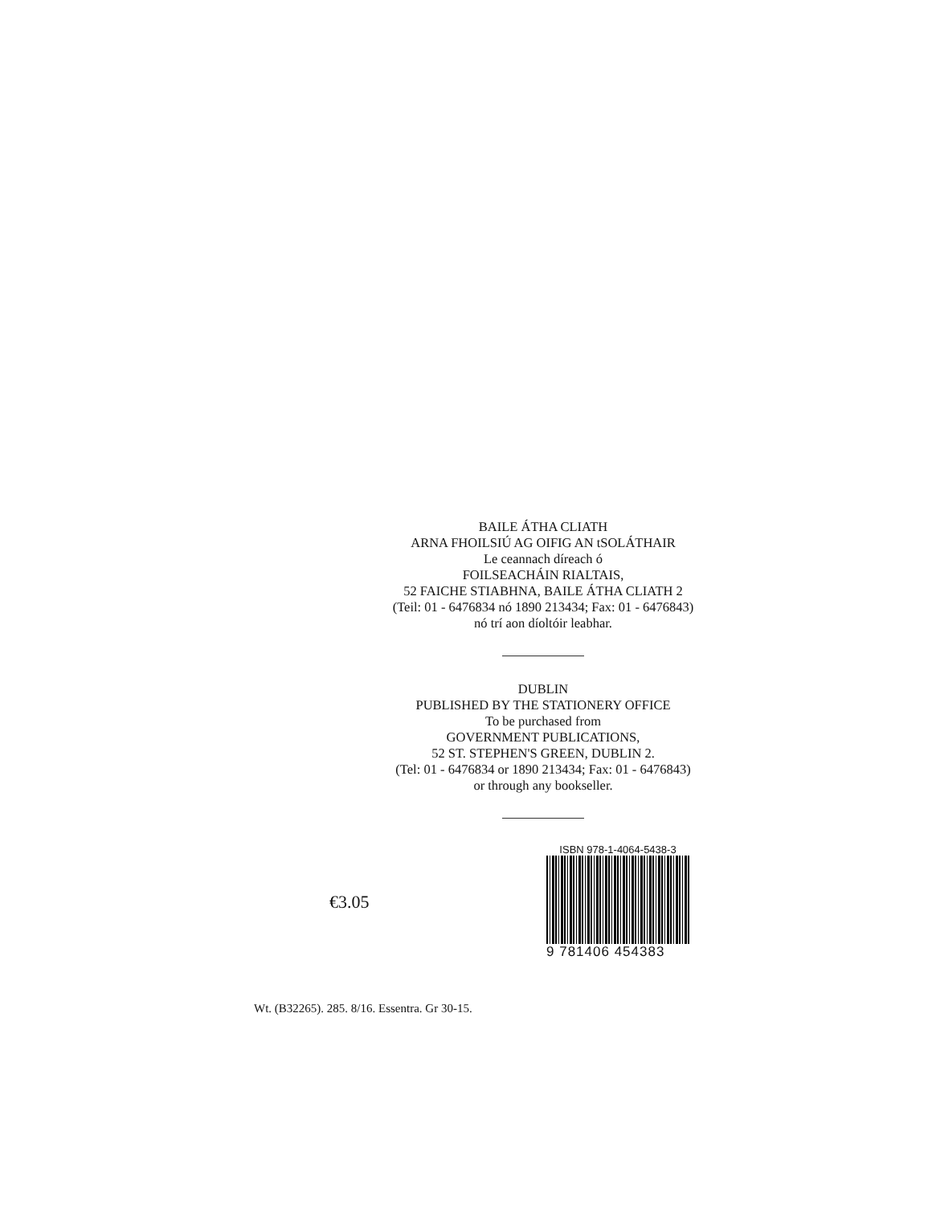BAILE ÁTHA CLIATH
ARNA FHOILSIÚ AG OIFIG AN tSOLÁTHAIR
Le ceannach díreach ó
FOILSEACHÁIN RIALTAIS,
52 FAICHE STIABHNA, BAILE ÁTHA CLIATH 2
(Teil: 01 - 6476834 nó 1890 213434; Fax: 01 - 6476843)
nó trí aon díoltóir leabhar.
DUBLIN
PUBLISHED BY THE STATIONERY OFFICE
To be purchased from
GOVERNMENT PUBLICATIONS,
52 ST. STEPHEN'S GREEN, DUBLIN 2.
(Tel: 01 - 6476834 or 1890 213434; Fax: 01 - 6476843)
or through any bookseller.
€3.05
ISBN 978-1-4064-5438-3
9 781406 454383
Wt. (B32265). 285. 8/16. Essentra. Gr 30-15.